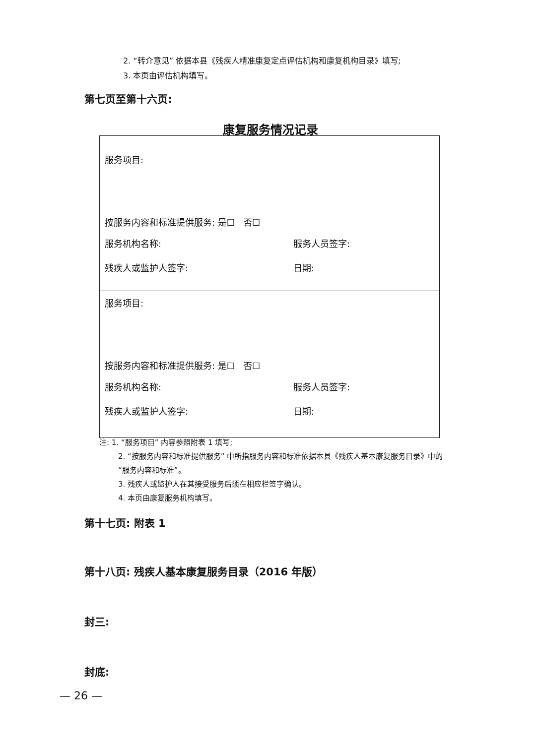2. “转介意见” 依据本县《残疾人精准康复定点评估机构和康复机构目录》填写;
3. 本页由评估机构填写。
第七页至第十六页:
康复服务情况记录
| 服务项目: 按服务内容和标准提供服务: 是☐ 否☐ 服务机构名称: 服务人员签字: 残疾人或监护人签字: 日期: |
| 服务项目: 按服务内容和标准提供服务: 是☐ 否☐ 服务机构名称: 服务人员签字: 残疾人或监护人签字: 日期: |
注: 1. “服务项目” 内容参照附表 1 填写;
2. “按服务内容和标准提供服务” 中所指服务内容和标准依据本县《残疾人基本康复服务目录》中的 “服务内容和标准”。
3. 残疾人或监护人在其接受服务后须在相应栏签字确认。
4. 本页由康复服务机构填写。
第十七页: 附表 1
第十八页: 残疾人基本康复服务目录（2016 年版）
封三:
封底:
— 26 —